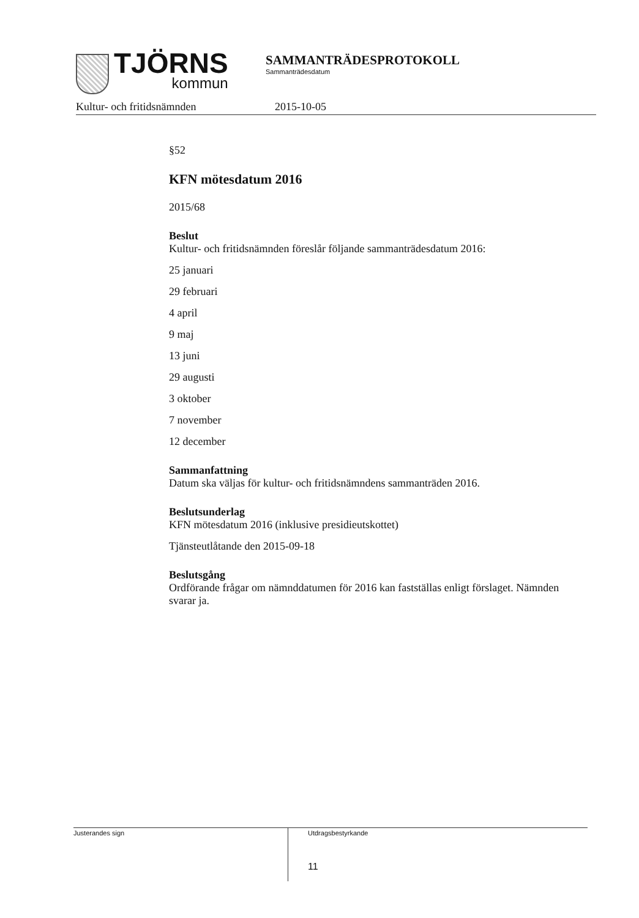TJÖRNS
kommun
SAMMANTRÄDESPROTOKOLL
Sammanträdesdatum
Kultur- och fritidsnämnden 2015-10-05
§52
KFN mötesdatum 2016
2015/68
Beslut
Kultur- och fritidsnämnden föreslår följande sammanträdesdatum 2016:
25 januari
29 februari
4 april
9 maj
13 juni
29 augusti
3 oktober
7 november
12 december
Sammanfattning
Datum ska väljas för kultur- och fritidsnämndens sammanträden 2016.
Beslutsunderlag
KFN mötesdatum 2016 (inklusive presidieutskottet)
Tjänsteutlåtande den 2015-09-18
Beslutsgång
Ordförande frågar om nämnddatumen för 2016 kan fastställas enligt förslaget. Nämnden svarar ja.
Justerandes sign
Utdragsbestyrkande
11